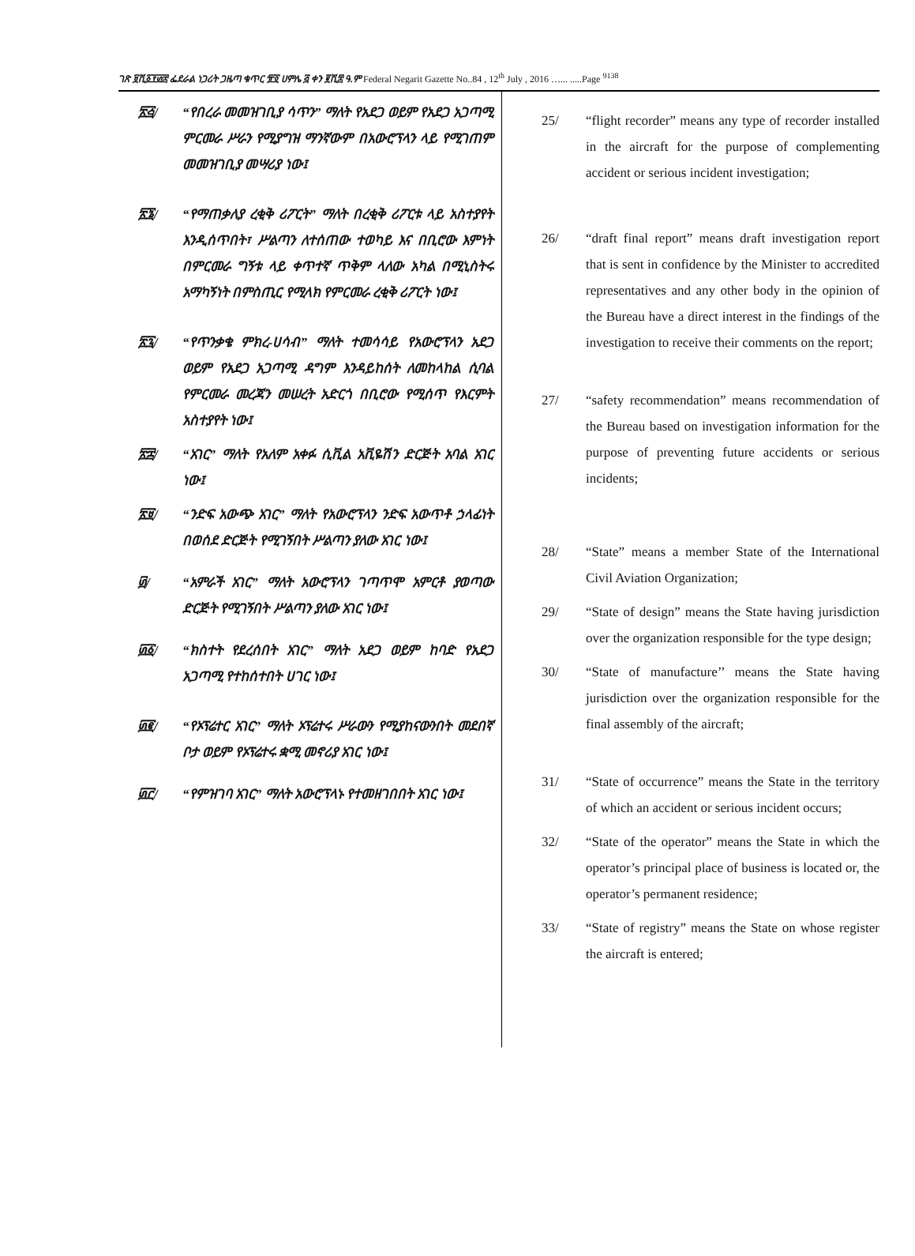ገጽ ፱ሺ፩፻፴፰ ፌደራል ነጋሪት ጋዜጣ ቁጥር ፹፬ ሀምሌ ፭ ቀን ፪ሺ፰ ዓ.ም Federal Negarit Gazette No..84 , 12<sup>th</sup> July , 2016 …... .....Page <sup>9138</sup>
፳፭/ “የበረራ መመዝገቢያ ሳጥን” ማለት የአደጋ ወይም የአደጋ አጋጣሚ ምርመራ ሥራን የሚያግዝ ማንኛውም በአውሮፕላን ላይ የሚገጠም መመዝገቢያ መሣሪያ ነው፤
፳፮/ “የማጠቃለያ ረቂቅ ሪፖርት” ማለት በረቂቅ ሪፖርቱ ላይ አስተያየት እንዲሰጥበት፣ ሥልጣን ለተሰጠው ተወካይ እና በቢሮው እምነት በምርመራ ግኝቱ ላይ ቀጥተኛ ጥቅም ላለው አካል በሚኒስትሩ አማካኝነት በምስጢር የሚላክ የምርመራ ረቂቅ ሪፖርት ነው፤
፳፯/ “የጥንቃቄ ምክረ-ሀሳብ” ማለት ተመሳሳይ የአውሮፕላን አደጋ ወይም የአደጋ አጋጣሚ ዳግም እንዳይከሰት ለመከላከል ሲባል የምርመራ መረጃን መሠረት አድርጎ በቢሮው የሚሰጥ የእርምት አስተያየት ነው፤
፳፰/ “አገር” ማለት የአለም አቀፉ ሲቪል አቪዬሽን ድርጅት አባል አገር ነው፤
፳፱/ “ንድፍ አውጭ አገር” ማለት የአውሮፕላን ንድፍ አውጥቶ ኃላፊነት በወሰደ ድርጅት የሚገኝበት ሥልጣን ያለው አገር ነው፤
፴/ “አምራች አገር” ማለት አውሮፕላን ገጣጥሞ አምርቶ ያወጣው ድርጅት የሚገኝበት ሥልጣን ያለው አገር ነው፤
፴፩/ “ክስተት የደረሰበት አገር” ማለት አደጋ ወይም ከባድ የአደጋ አጋጣሚ የተከሰተበት ሀገር ነው፤
፴፪/ “የኦፕሬተር አገር” ማለት ኦፕሬተሩ ሥራውን የሚያከናውንበት መደበኛ ቦታ ወይም የኦፕሬተሩ ቋሚ መኖሪያ አገር ነው፤
፴፫/ “የምዝገባ አገር” ማለት አውሮፕላኑ የተመዘገበበት አገር ነው፤
25/ “flight recorder” means any type of recorder installed in the aircraft for the purpose of complementing accident or serious incident investigation;
26/ “draft final report” means draft investigation report that is sent in confidence by the Minister to accredited representatives and any other body in the opinion of the Bureau have a direct interest in the findings of the investigation to receive their comments on the report;
27/ “safety recommendation” means recommendation of the Bureau based on investigation information for the purpose of preventing future accidents or serious incidents;
28/ “State” means a member State of the International Civil Aviation Organization;
29/ “State of design” means the State having jurisdiction over the organization responsible for the type design;
30/ “State of manufacture’’ means the State having jurisdiction over the organization responsible for the final assembly of the aircraft;
31/ “State of occurrence” means the State in the territory of which an accident or serious incident occurs;
32/ “State of the operator” means the State in which the operator’s principal place of business is located or, the operator’s permanent residence;
33/ “State of registry” means the State on whose register the aircraft is entered;